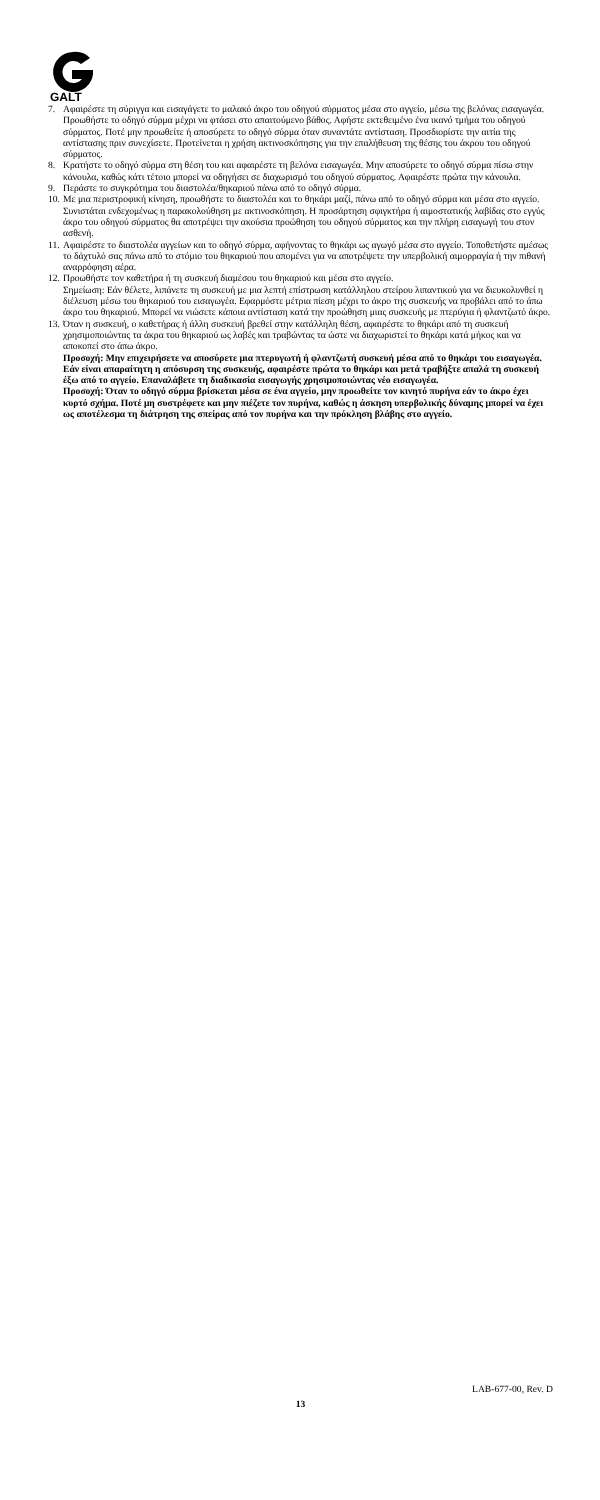GALT
7. Αφαιρέστε τη σύριγγα και εισαγάγετε το μαλακό άκρο του οδηγού σύρματος μέσα στο αγγείο, μέσω της βελόνας εισαγωγέα. Προωθήστε το οδηγό σύρμα μέχρι να φτάσει στο απαιτούμενο βάθος. Αφήστε εκτεθειμένο ένα ικανό τμήμα του οδηγού σύρματος. Ποτέ μην προωθείτε ή αποσύρετε το οδηγό σύρμα όταν συναντάτε αντίσταση. Προσδιορίστε την αιτία της αντίστασης πριν συνεχίσετε. Προτείνεται η χρήση ακτινοσκόπησης για την επαλήθευση της θέσης του άκρου του οδηγού σύρματος.
8. Κρατήστε το οδηγό σύρμα στη θέση του και αφαιρέστε τη βελόνα εισαγωγέα. Μην αποσύρετε το οδηγό σύρμα πίσω στην κάνουλα, καθώς κάτι τέτοιο μπορεί να οδηγήσει σε διαχωρισμό του οδηγού σύρματος. Αφαιρέστε πρώτα την κάνουλα.
9. Περάστε το συγκρότημα του διαστολέα/θηκαριού πάνω από το οδηγό σύρμα.
10.
Με μια περιστροφική κίνηση, προωθήστε το διαστολέα και το θηκάρι μαζί, πάνω από το οδηγό σύρμα και μέσα στο αγγείο. Συνιστάται ενδεχομένως η παρακολούθηση με ακτινοσκόπηση. Η προσάρτηση σφιγκτήρα ή αιμοστατικής λαβίδας στο εγγύς άκρο του οδηγού σύρματος θα αποτρέψει την ακούσια προώθηση του οδηγού σύρματος και την πλήρη εισαγωγή του στον ασθενή.
11.
Αφαιρέστε το διαστολέα αγγείων και το οδηγό σύρμα, αφήνοντας το θηκάρι ως αγωγό μέσα στο αγγείο. Τοποθετήστε αμέσως το δάχτυλό σας πάνω από το στόμιο του θηκαριού που απομένει για να αποτρέψετε την υπερβολική αιμορραγία ή την πιθανή αναρρόφηση αέρα.
12.
Προωθήστε τον καθετήρα ή τη συσκευή διαμέσου του θηκαριού και μέσα στο αγγείο.
Σημείωση: Εάν θέλετε, λιπάνετε τη συσκευή με μια λεπτή επίστρωση κατάλληλου στείρου λιπαντικού για να διευκολυνθεί η διέλευση μέσω του θηκαριού του εισαγωγέα. Εφαρμόστε μέτρια πίεση μέχρι το άκρο της συσκευής να προβάλει από το άπω άκρο του θηκαριού. Μπορεί να νιώσετε κάποια αντίσταση κατά την προώθηση μιας συσκευής με πτερύγια ή φλαντζωτό άκρο.
13.
Όταν η συσκευή, ο καθετήρας ή άλλη συσκευή βρεθεί στην κατάλληλη θέση, αφαιρέστε το θηκάρι από τη συσκευή χρησιμοποιώντας τα άκρα του θηκαριού ως λαβές και τραβώντας τα ώστε να διαχωριστεί το θηκάρι κατά μήκος και να αποκοπεί στο άπω άκρο.
Προσοχή: Μην επιχειρήσετε να αποσύρετε μια πτερυγωτή ή φλαντζωτή συσκευή μέσα από το θηκάρι του εισαγωγέα. Εάν είναι απαραίτητη η απόσυρση της συσκευής, αφαιρέστε πρώτα το θηκάρι και μετά τραβήξτε απαλά τη συσκευή έξω από το αγγείο. Επαναλάβετε τη διαδικασία εισαγωγής χρησιμοποιώντας νέο εισαγωγέα.
Προσοχή: Όταν το οδηγό σύρμα βρίσκεται μέσα σε ένα αγγείο, μην προωθείτε τον κινητό πυρήνα εάν το άκρο έχει κυρτό σχήμα. Ποτέ μη συστρέφετε και μην πιέζετε τον πυρήνα, καθώς η άσκηση υπερβολικής δύναμης μπορεί να έχει ως αποτέλεσμα τη διάτρηση της σπείρας από τον πυρήνα και την πρόκληση βλάβης στο αγγείο.
LAB-677-00, Rev. D
13